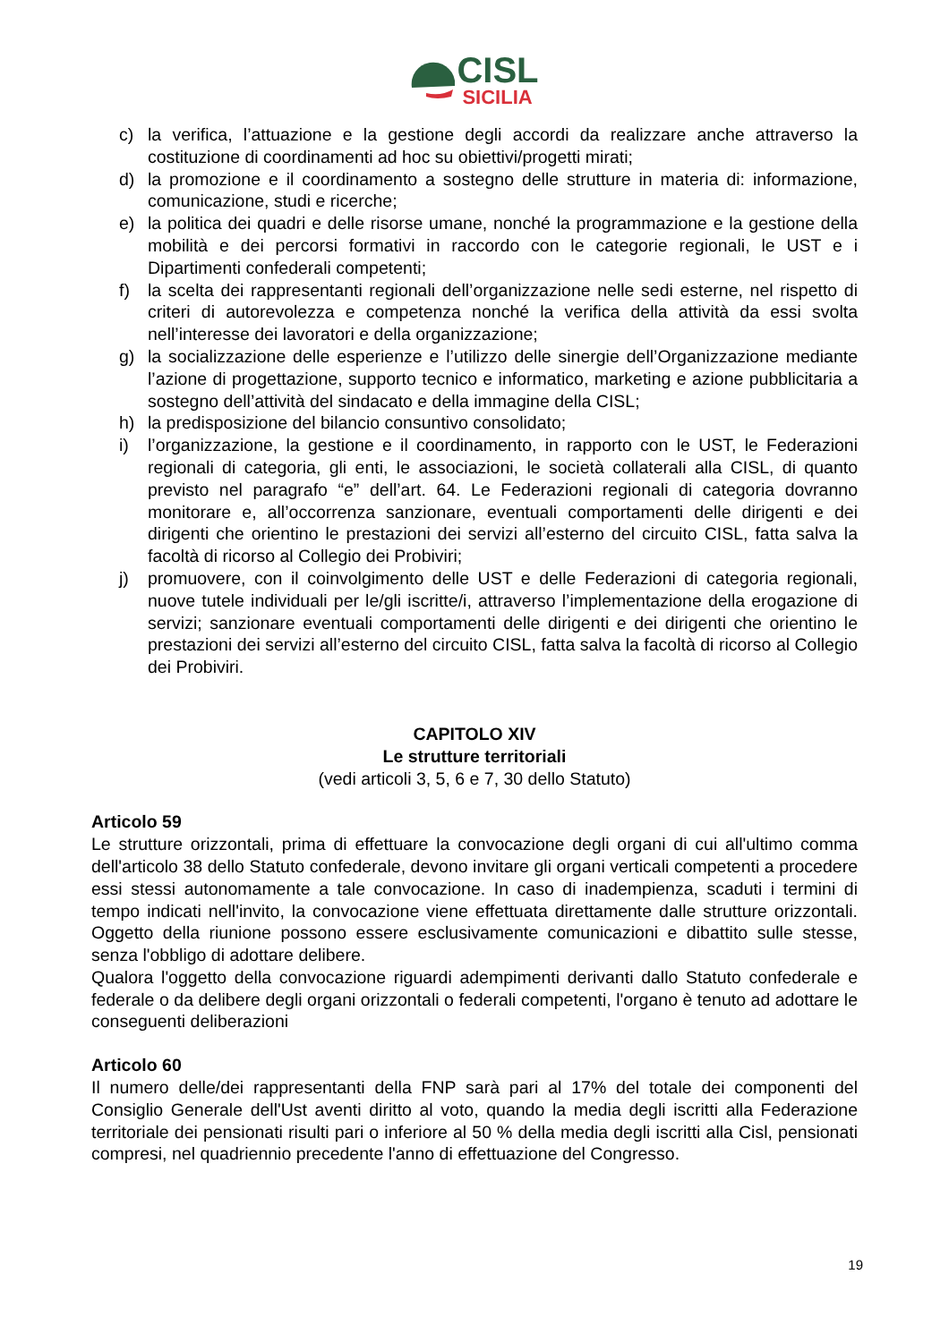CISL
SICILIA
c) la verifica, l’attuazione e la gestione degli accordi da realizzare anche attraverso la costituzione di coordinamenti ad hoc su obiettivi/progetti mirati;
d) la promozione e il coordinamento a sostegno delle strutture in materia di: informazione, comunicazione, studi e ricerche;
e) la politica dei quadri e delle risorse umane, nonché la programmazione e la gestione della mobilità e dei percorsi formativi in raccordo con le categorie regionali, le UST e i Dipartimenti confederali competenti;
f) la scelta dei rappresentanti regionali dell’organizzazione nelle sedi esterne, nel rispetto di criteri di autorevolezza e competenza nonché la verifica della attività da essi svolta nell’interesse dei lavoratori e della organizzazione;
g) la socializzazione delle esperienze e l’utilizzo delle sinergie dell’Organizzazione mediante l’azione di progettazione, supporto tecnico e informatico, marketing e azione pubblicitaria a sostegno dell’attività del sindacato e della immagine della CISL;
h) la predisposizione del bilancio consuntivo consolidato;
i) l’organizzazione, la gestione e il coordinamento, in rapporto con le UST, le Federazioni regionali di categoria, gli enti, le associazioni, le società collaterali alla CISL, di quanto previsto nel paragrafo “e” dell’art. 64. Le Federazioni regionali di categoria dovranno monitorare e, all’occorrenza sanzionare, eventuali comportamenti delle dirigenti e dei dirigenti che orientino le prestazioni dei servizi all’esterno del circuito CISL, fatta salva la facoltà di ricorso al Collegio dei Probiviri;
j) promuovere, con il coinvolgimento delle UST e delle Federazioni di categoria regionali, nuove tutele individuali per le/gli iscritte/i, attraverso l’implementazione della erogazione di servizi; sanzionare eventuali comportamenti delle dirigenti e dei dirigenti che orientino le prestazioni dei servizi all’esterno del circuito CISL, fatta salva la facoltà di ricorso al Collegio dei Probiviri.
CAPITOLO XIV
Le strutture territoriali
(vedi articoli 3, 5, 6 e 7, 30 dello Statuto)
Articolo 59
Le strutture orizzontali, prima di effettuare la convocazione degli organi di cui all'ultimo comma dell'articolo 38 dello Statuto confederale, devono invitare gli organi verticali competenti a procedere essi stessi autonomamente a tale convocazione. In caso di inadempienza, scaduti i termini di tempo indicati nell'invito, la convocazione viene effettuata direttamente dalle strutture orizzontali. Oggetto della riunione possono essere esclusivamente comunicazioni e dibattito sulle stesse, senza l'obbligo di adottare delibere.
Qualora l'oggetto della convocazione riguardi adempimenti derivanti dallo Statuto confederale e federale o da delibere degli organi orizzontali o federali competenti, l'organo è tenuto ad adottare le conseguenti deliberazioni
Articolo 60
Il numero delle/dei rappresentanti della FNP sarà pari al 17% del totale dei componenti del Consiglio Generale dell'Ust aventi diritto al voto, quando la media degli iscritti alla Federazione territoriale dei pensionati risulti pari o inferiore al 50 % della media degli iscritti alla Cisl, pensionati compresi, nel quadriennio precedente l'anno di effettuazione del Congresso.
19